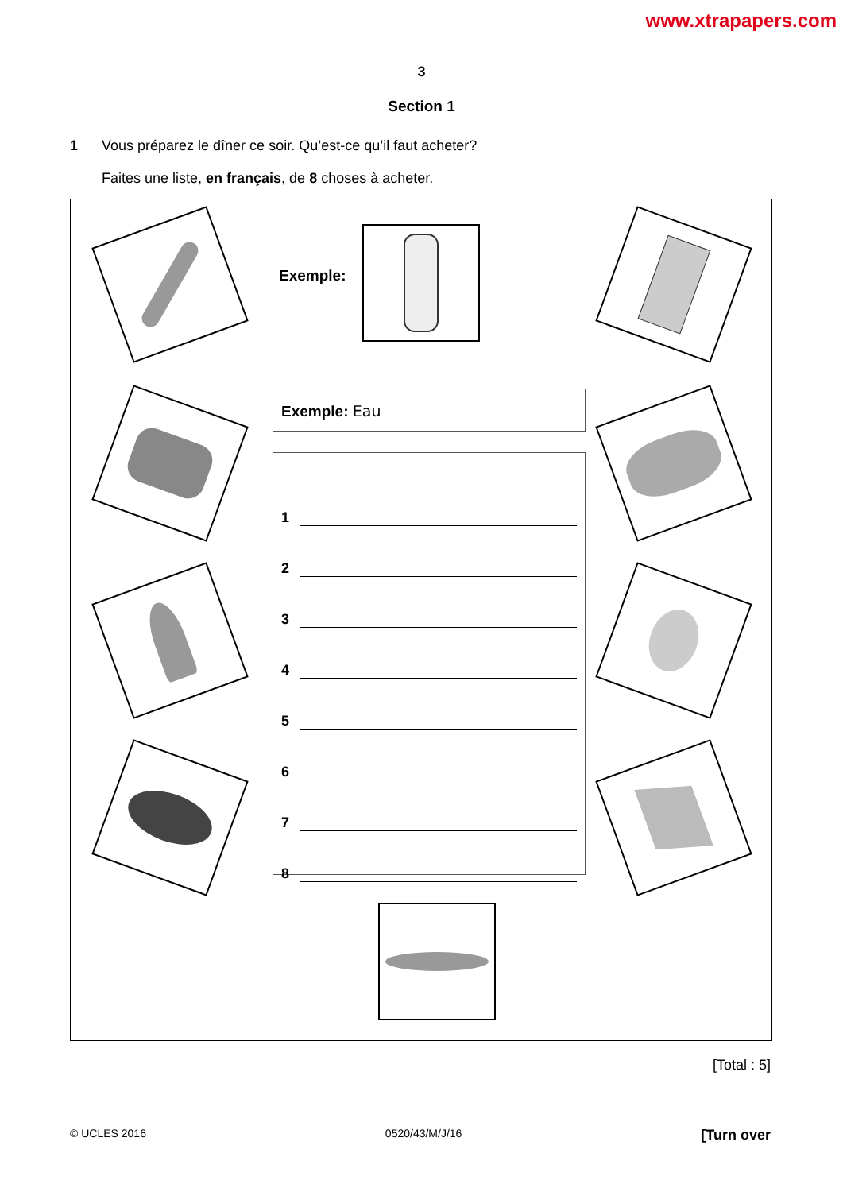www.xtrapapers.com
3
Section 1
1 Vous préparez le dîner ce soir. Qu’est-ce qu’il faut acheter?
Faites une liste, en français, de 8 choses à acheter.
Exemple:
Exemple: Eau
1
2
3
4
5
6
7
8
[Total : 5]
© UCLES 2016 0520/43/M/J/16 [Turn over